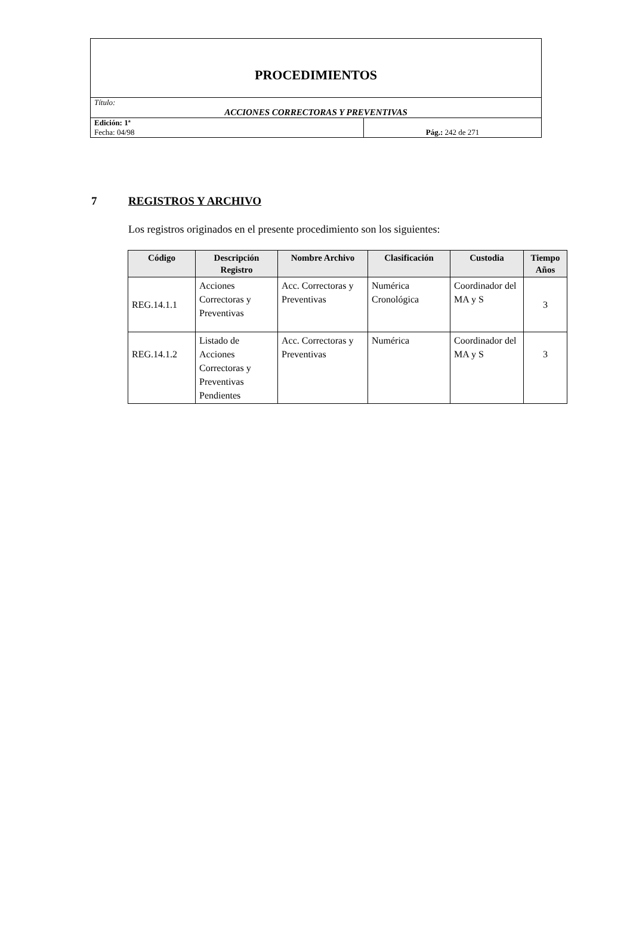| PROCEDIMIENTOS | |
| Título: ACCIONES CORRECTORAS Y PREVENTIVAS | |
| Edición: 1ª Fecha: 04/98 | Pág.: 242 de 271 |
7 REGISTROS Y ARCHIVO
Los registros originados en el presente procedimiento son los siguientes:
| Código | Descripción Registro | Nombre Archivo | Clasificación | Custodia | Tiempo Años |
| --- | --- | --- | --- | --- | --- |
| REG.14.1.1 | Acciones Correctoras y Preventivas | Acc. Correctoras y Preventivas | Numérica Cronológica | Coordinador del MA y S | 3 |
| REG.14.1.2 | Listado de Acciones Correctoras y Preventivas Pendientes | Acc. Correctoras y Preventivas | Numérica | Coordinador del MA y S | 3 |